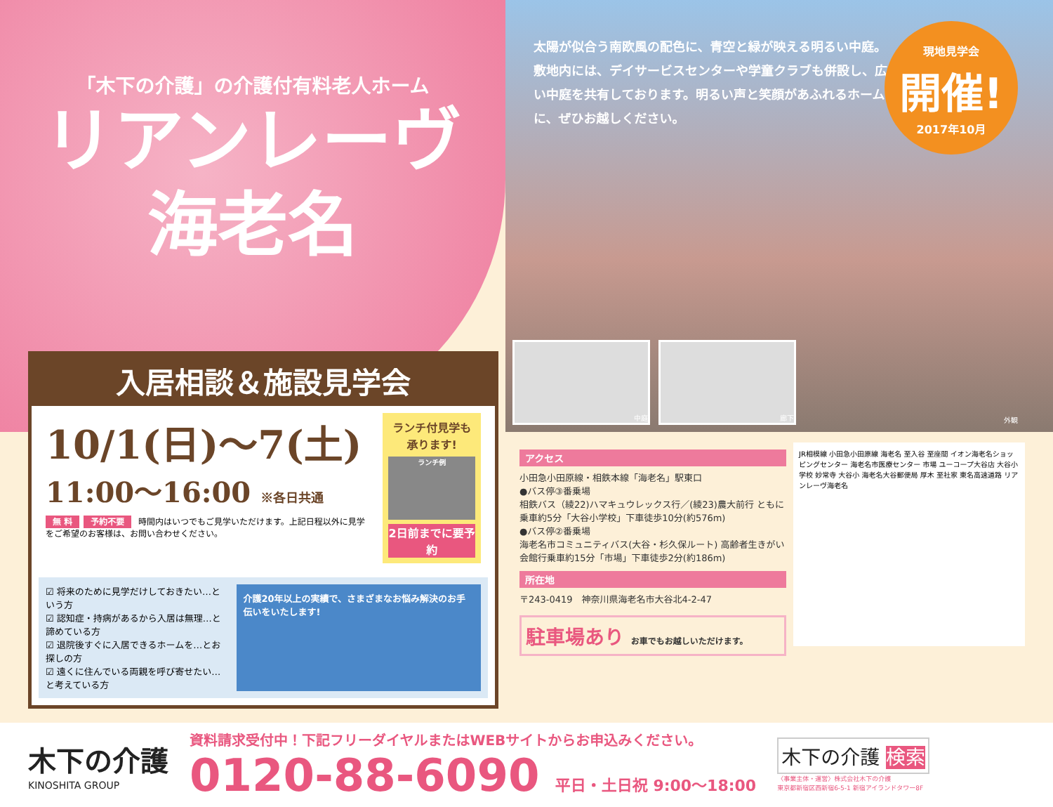「木下の介護」の介護付有料老人ホーム
リアンレーヴ
海老名
太陽が似合う南欧風の配色に、青空と緑が映える明るい中庭。敷地内には、デイサービスセンターや学童クラブも併設し、広い中庭を共有しております。明るい声と笑顔があふれるホームに、ぜひお越しください。
現地見学会
開催!
2017年10月
中庭 廊下 外観
入居相談＆施設見学会
10/1(日)～7(土)
11:00～16:00 ※各日共通
無 料 予約不要 時間内はいつでもご見学いただけます。上記日程以外に見学をご希望のお客様は、お問い合わせください。
ランチ付見学も承ります!
ランチ例
2日前までに要予約
☑ 将来のために見学だけしておきたい…という方
☑ 認知症・持病があるから入居は無理…と諦めている方
☑ 退院後すぐに入居できるホームを…とお探しの方
☑ 遠くに住んでいる両親を呼び寄せたい…と考えている方
介護20年以上の実績で、さまざまなお悩み解決のお手伝いをいたします!
アクセス
小田急小田原線・相鉄本線「海老名」駅東口
●バス停③番乗場
相鉄バス（綾22)ハマキュウレックス行／(綾23)農大前行 ともに乗車約5分「大谷小学校」下車徒歩10分(約576m)
●バス停②番乗場
海老名市コミュニティバス(大谷・杉久保ルート) 高齢者生きがい会館行乗車約15分「市場」下車徒歩2分(約186m)
所在地
〒243-0419　神奈川県海老名市大谷北4-2-47
駐車場あり お車でもお越しいただけます。
JR相模線 小田急小田原線 海老名 至入谷 至座間 イオン海老名ショッピングセンター 海老名市医療センター 市場 ユーコープ大谷店 大谷小学校 妙常寺 大谷小 海老名大谷郵便局 厚木 至社家 東名高速道路 リアンレーヴ海老名
木下の介護
KINOSHITA GROUP
資料請求受付中！下記フリーダイヤルまたはWEBサイトからお申込みください。
0120-88-6090 平日・土日祝 9:00～18:00
木下の介護 検索
〈事業主体・運営〉株式会社木下の介護
東京都新宿区西新宿6-5-1 新宿アイランドタワー8F